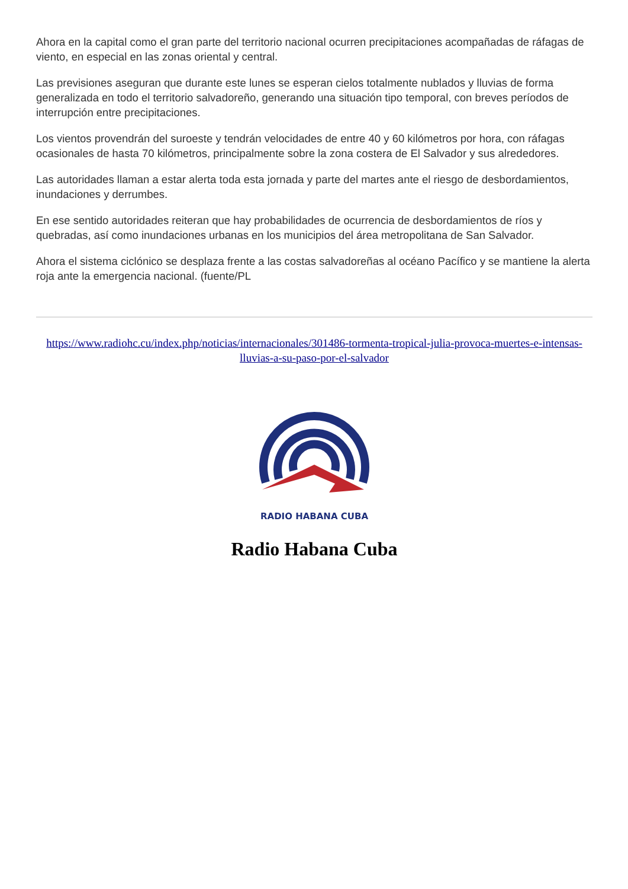Ahora en la capital como el gran parte del territorio nacional ocurren precipitaciones acompañadas de ráfagas de viento, en especial en las zonas oriental y central.
Las previsiones aseguran que durante este lunes se esperan cielos totalmente nublados y lluvias de forma generalizada en todo el territorio salvadoreño, generando una situación tipo temporal, con breves períodos de interrupción entre precipitaciones.
Los vientos provendrán del suroeste y tendrán velocidades de entre 40 y 60 kilómetros por hora, con ráfagas ocasionales de hasta 70 kilómetros, principalmente sobre la zona costera de El Salvador y sus alrededores.
Las autoridades llaman a estar alerta toda esta jornada y parte del martes ante el riesgo de desbordamientos, inundaciones y derrumbes.
En ese sentido autoridades reiteran que hay probabilidades de ocurrencia de desbordamientos de ríos y quebradas, así como inundaciones urbanas en los municipios del área metropolitana de San Salvador.
Ahora el sistema ciclónico se desplaza frente a las costas salvadoreñas al océano Pacífico y se mantiene la alerta roja ante la emergencia nacional. (fuente/PL
https://www.radiohc.cu/index.php/noticias/internacionales/301486-tormenta-tropical-julia-provoca-muertes-e-intensas-lluvias-a-su-paso-por-el-salvador
RADIO HABANA CUBA
Radio Habana Cuba